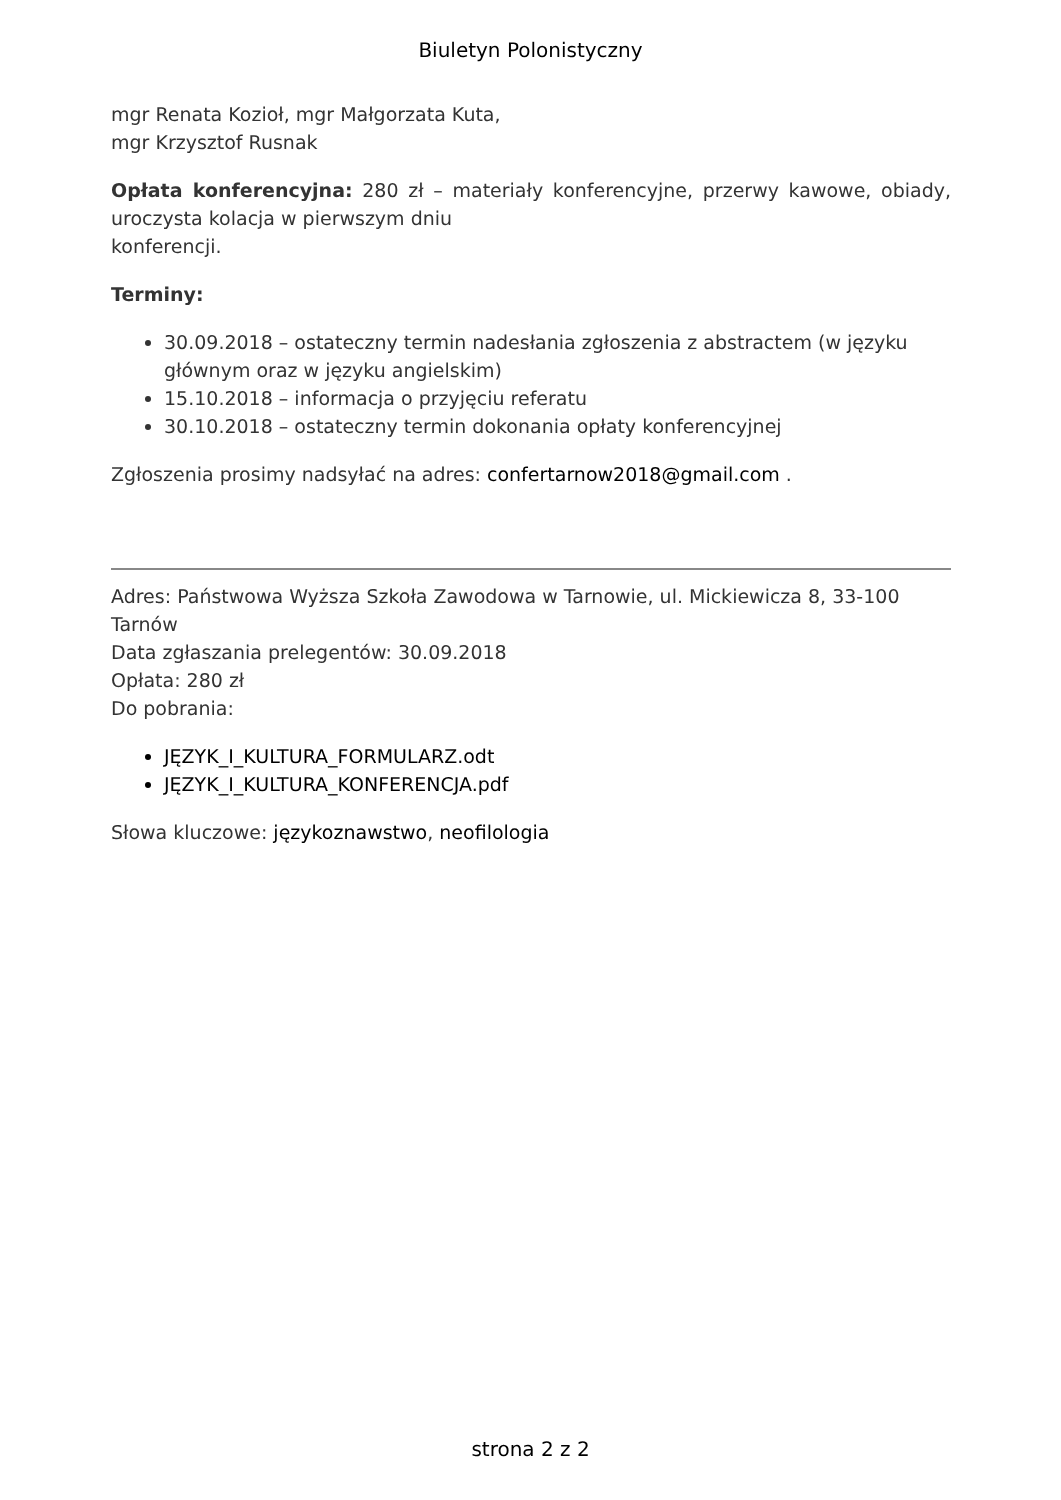Biuletyn Polonistyczny
mgr Renata Kozioł, mgr Małgorzata Kuta,
mgr Krzysztof Rusnak
Opłata konferencyjna: 280 zł – materiały konferencyjne, przerwy kawowe, obiady, uroczysta kolacja w pierwszym dniu
konferencji.
Terminy:
30.09.2018 – ostateczny termin nadesłania zgłoszenia z abstractem (w języku głównym oraz w języku angielskim)
15.10.2018 – informacja o przyjęciu referatu
30.10.2018 – ostateczny termin dokonania opłaty konferencyjnej
Zgłoszenia prosimy nadsyłać na adres: confertarnow2018@gmail.com .
Adres: Państwowa Wyższa Szkoła Zawodowa w Tarnowie, ul. Mickiewicza 8, 33-100 Tarnów
Data zgłaszania prelegentów: 30.09.2018
Opłata: 280 zł
Do pobrania:
JĘZYK_I_KULTURA_FORMULARZ.odt
JĘZYK_I_KULTURA_KONFERENCJA.pdf
Słowa kluczowe: językoznawstwo, neofilologia
strona 2 z 2